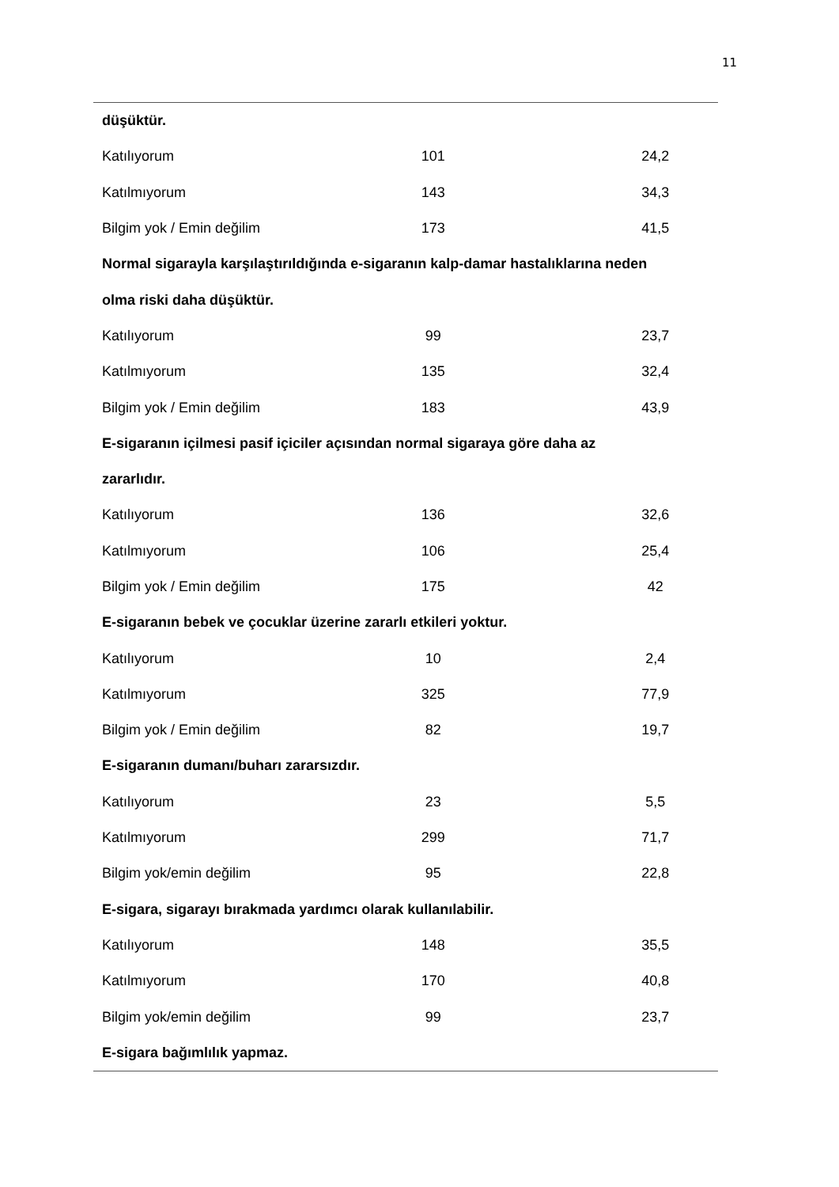11
| düşüktür. | | | | |
| Katılıyorum | 101 | | 24,2 | |
| Katılmıyorum | 143 | | 34,3 | |
| Bilgim yok / Emin değilim | 173 | | 41,5 | |
| Normal sigarayla karşılaştırıldığında e-sigaranın kalp-damar hastalıklarına neden | | | | |
| olma riski daha düşüktür. | | | | |
| Katılıyorum | 99 | | 23,7 | |
| Katılmıyorum | 135 | | 32,4 | |
| Bilgim yok / Emin değilim | 183 | | 43,9 | |
| E-sigaranın içilmesi pasif içiciler açısından normal sigaraya göre daha az | | | | |
| zararlıdır. | | | | |
| Katılıyorum | 136 | | 32,6 | |
| Katılmıyorum | 106 | | 25,4 | |
| Bilgim yok / Emin değilim | 175 | | 42 | |
| E-sigaranın bebek ve çocuklar üzerine zararlı etkileri yoktur. | | | | |
| Katılıyorum | 10 | | 2,4 | |
| Katılmıyorum | 325 | | 77,9 | |
| Bilgim yok / Emin değilim | 82 | | 19,7 | |
| E-sigaranın dumanı/buharı zararsızdır. | | | | |
| Katılıyorum | 23 | | 5,5 | |
| Katılmıyorum | 299 | | 71,7 | |
| Bilgim yok/emin değilim | 95 | | 22,8 | |
| E-sigara, sigarayı bırakmada yardımcı olarak kullanılabilir. | | | | |
| Katılıyorum | 148 | | 35,5 | |
| Katılmıyorum | 170 | | 40,8 | |
| Bilgim yok/emin değilim | 99 | | 23,7 | |
| E-sigara bağımlılık yapmaz. | | | | |